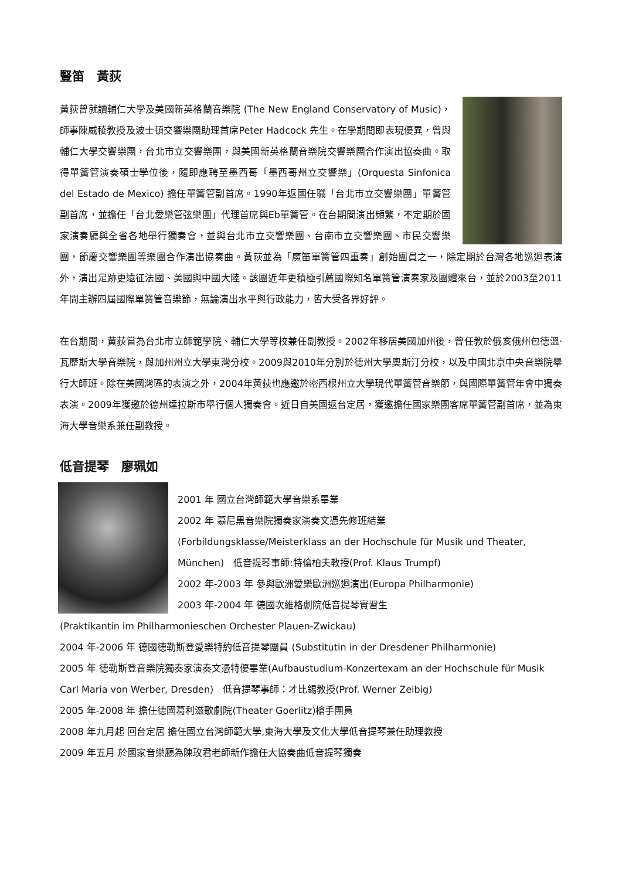豎笛　黃荻
黃荻曾就讀輔仁大學及美國新英格蘭音樂院 (The New England Conservatory of Music)，師事陳威稜教授及波士頓交響樂團助理首席Peter Hadcock 先生。在學期間即表現優異，曾與輔仁大學交響樂團，台北市立交響樂團，與美國新英格蘭音樂院交響樂團合作演出協奏曲。取得單簧管演奏碩士學位後，隨即應聘至墨西哥「墨西哥州立交響樂」(Orquesta Sinfonica del Estado de Mexico) 擔任單簧管副首席。1990年返國任職「台北市立交響樂團」單簧管副首席，並擔任「台北愛樂管弦樂團」代理首席與Eb單簧管。在台期間演出頻繁，不定期於國家演奏廳與全省各地舉行獨奏會，並與台北市立交響樂團、台南市立交響樂團、市民交響樂團，節慶交響樂團等樂團合作演出協奏曲。黃荻並為「魔笛單簧管四重奏」創始團員之一，除定期於台灣各地巡迴表演外，演出足跡更遠征法國、美國與中國大陸。該團近年更積極引薦國際知名單簧管演奏家及團體來台，並於2003至2011年間主辦四屆國際單簧管音樂節，無論演出水平與行政能力，皆大受各界好評。
在台期間，黃荻嘗為台北市立師範學院、輔仁大學等校兼任副教授。2002年移居美國加州後，曾任教於俄亥俄州包德溫‧瓦歷斯大學音樂院，與加州州立大學東灣分校。2009與2010年分別於德州大學奧斯汀分校，以及中國北京中央音樂院舉行大師班。除在美國灣區的表演之外，2004年黃荻也應邀於密西根州立大學現代單簧管音樂節，與國際單簧管年會中獨奏表演。2009年獲邀於德州達拉斯市舉行個人獨奏會。近日自美國返台定居，獲邀擔任國家樂團客席單簧管副首席，並為東海大學音樂系兼任副教授。
低音提琴　廖珮如
2001 年 國立台灣師範大學音樂系畢業
2002 年 慕尼黑音樂院獨奏家演奏文憑先修班結業
(Forbildungsklasse/Meisterklass an der Hochschule für Musik und Theater, München)　低音提琴事師:特倫柏夫教授(Prof. Klaus Trumpf)
2002 年-2003 年 參與歐洲愛樂歐洲巡迴演出(Europa Philharmonie)
2003 年-2004 年 德國次維格劇院低音提琴實習生
(Praktikantin im Philharmonieschen Orchester Plauen-Zwickau)
2004 年-2006 年 德國德勒斯登愛樂特約低音提琴團員 (Substitutin in der Dresdener Philharmonie)
2005 年 德勒斯登音樂院獨奏家演奏文憑特優畢業(Aufbaustudium-Konzertexam an der Hochschule für Musik Carl Maria von Werber, Dresden)　低音提琴事師：才比錫教授(Prof. Werner Zeibig)
2005 年-2008 年 擔任德國葛利滋歌劇院(Theater Goerlitz)槍手團員
2008 年九月起 回台定居 擔任國立台灣師範大學,東海大學及文化大學低音提琴兼任助理教授
2009 年五月 於國家音樂廳為陳玫君老師新作擔任大協奏曲低音提琴獨奏